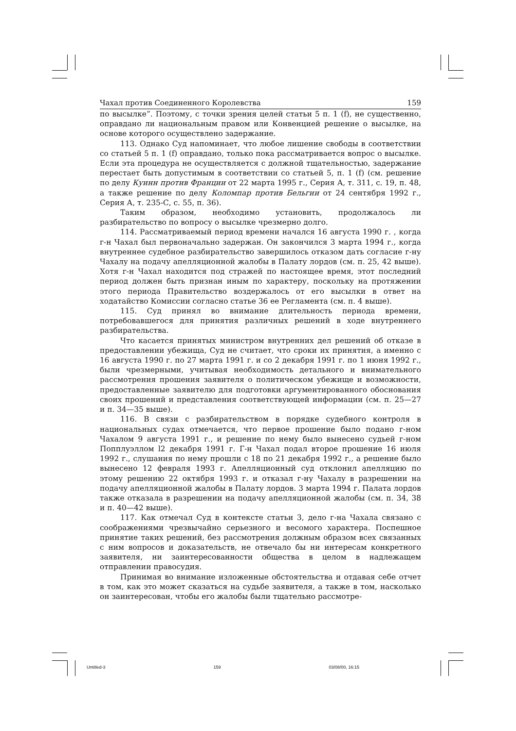Чахал против Соединенного Королевства 159
по высылке”. Поэтому, с точки зрения целей статьи 5 п. 1 (f), не существенно, оправдано ли национальным правом или Конвенцией решение о высылке, на основе которого осуществлено задержание.
113. Однако Суд напоминает, что любое лишение свободы в соответствии со статьей 5 п. 1 (f) оправдано, только пока рассматривается вопрос о высылке. Если эта процедура не осуществляется с должной тщательностью, задержание перестает быть допустимым в соответствии со статьей 5, п. 1 (f) (см. решение по делу Куинн против Франции от 22 марта 1995 г., Серия А, т. 311, с. 19, п. 48, а также решение по делу Коломпар против Бельгии от 24 сентября 1992 г., Серия А, т. 235-С, с. 55, п. 36).
Таким образом, необходимо установить, продолжалось ли разбирательство по вопросу о высылке чрезмерно долго.
114. Рассматриваемый период времени начался 16 августа 1990 г. , когда г-н Чахал был первоначально задержан. Он закончился 3 марта 1994 г., когда внутреннее судебное разбирательство завершилось отказом дать согласие г-ну Чахалу на подачу апелляционной жалобы в Палату лордов (см. п. 25, 42 выше). Хотя г-н Чахал находится под стражей по настоящее время, этот последний период должен быть признан иным по характеру, поскольку на протяжении этого периода Правительство воздержалось от его высылки в ответ на ходатайство Комиссии согласно статье 36 ее Регламента (см. п. 4 выше).
115. Суд принял во внимание длительность периода времени, потребовавшегося для принятия различных решений в ходе внутреннего разбирательства.
Что касается принятых министром внутренних дел решений об отказе в предоставлении убежища, Суд не считает, что сроки их принятия, а именно с 16 августа 1990 г. по 27 марта 1991 г. и со 2 декабря 1991 г. по 1 июня 1992 г., были чрезмерными, учитывая необходимость детального и внимательного рассмотрения прошения заявителя о политическом убежище и возможности, предоставленные заявителю для подготовки аргументированного обоснования своих прошений и представления соответствующей информации (см. п. 25—27 и п. 34—35 выше).
116. В связи с разбирательством в порядке судебного контроля в национальных судах отмечается, что первое прошение было подано г-ном Чахалом 9 августа 1991 г., и решение по нему было вынесено судьей г-ном Попплуэллом l2 декабря 1991 г. Г-н Чахал подал второе прошение 16 июля 1992 г., слушания по нему прошли с 18 по 21 декабря 1992 г., а решение было вынесено 12 февраля 1993 г. Апелляционный суд отклонил апелляцию по этому решению 22 октября 1993 г. и отказал г-ну Чахалу в разрешении на подачу апелляционной жалобы в Палату лордов. 3 марта 1994 г. Палата лордов также отказала в разрешении на подачу апелляционной жалобы (см. п. 34, 38 и п. 40—42 выше).
117. Как отмечал Суд в контексте статьи 3, дело г-на Чахала связано с соображениями чрезвычайно серьезного и весомого характера. Поспешное принятие таких решений, без рассмотрения должным образом всех связанных с ним вопросов и доказательств, не отвечало бы ни интересам конкретного заявителя, ни заинтересованности общества в целом в надлежащем отправлении правосудия.
Принимая во внимание изложенные обстоятельства и отдавая себе отчет в том, как это может сказаться на судьбе заявителя, а также в том, насколько он заинтересован, чтобы его жалобы были тщательно рассмотре-
Untitled-3 159 03/08/00, 16:15